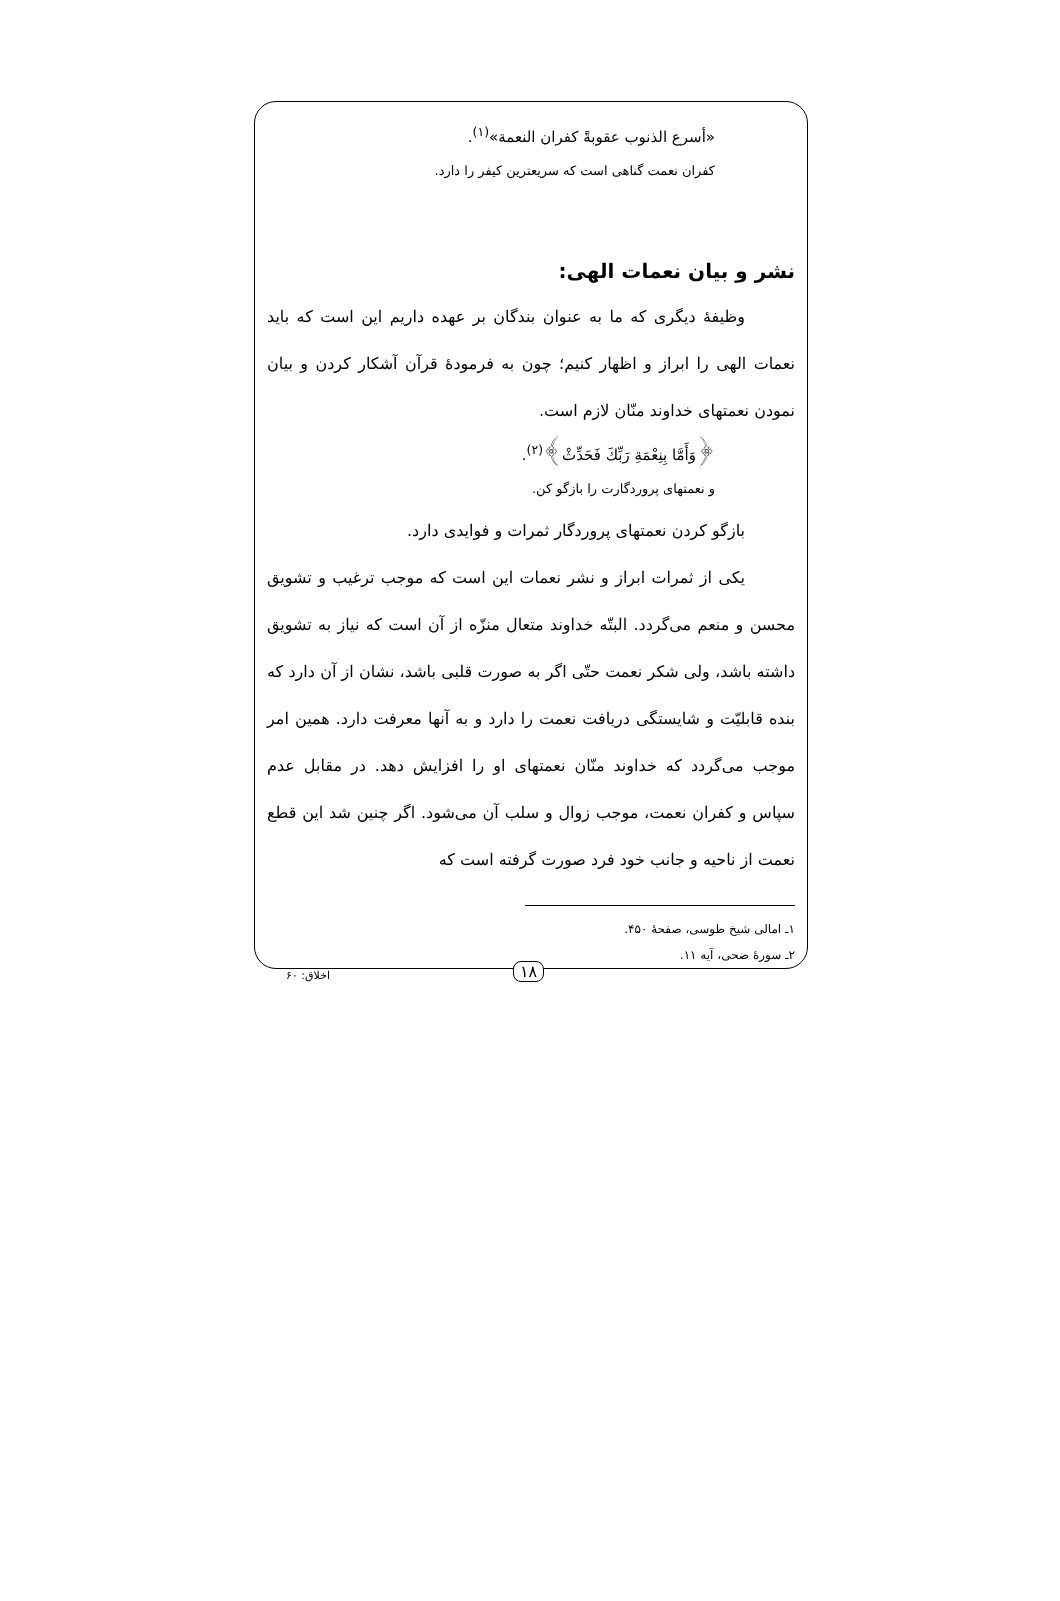«أسرع الذنوب عقوبةً كفران النعمة»<sup>(١)</sup>.
کفران نعمت گناهی است که سریعترین کیفر را دارد.
نشر و بیان نعمات الهی:
وظیفهٔ دیگری که ما به عنوان بندگان بر عهده داریم این است که باید نعمات الهی را ابراز و اظهار کنیم؛ چون به فرمودهٔ قرآن آشکار کردن و بیان نمودن نعمتهای خداوند منّان لازم است.
﴿وَأَمَّا بِنِعْمَةِ رَبِّكَ فَحَدِّثْ﴾<sup>(٢)</sup>.
و نعمتهای پروردگارت را بازگو کن.
بازگو کردن نعمتهای پروردگار ثمرات و فوایدی دارد.
یکی از ثمرات ابراز و نشر نعمات این است که موجب ترغیب و تشویق محسن و منعم می‌گردد. البتّه خداوند متعال منزّه از آن است که نیاز به تشویق داشته باشد، ولی شکر نعمت حتّی اگر به صورت قلبی باشد، نشان از آن دارد که بنده قابلیّت و شایستگی دریافت نعمت را دارد و به آنها معرفت دارد. همین امر موجب می‌گردد که خداوند منّان نعمتهای او را افزایش دهد. در مقابل عدم سپاس و کفران نعمت، موجب زوال و سلب آن می‌شود. اگر چنین شد این قطع نعمت از ناحیه و جانب خود فرد صورت گرفته است که
١ـ امالی شیخ طوسی، صفحهٔ ۴۵٠.
٢ـ سورهٔ ضحی، آیه ١١.
١٨
اخلاق: ۶٠